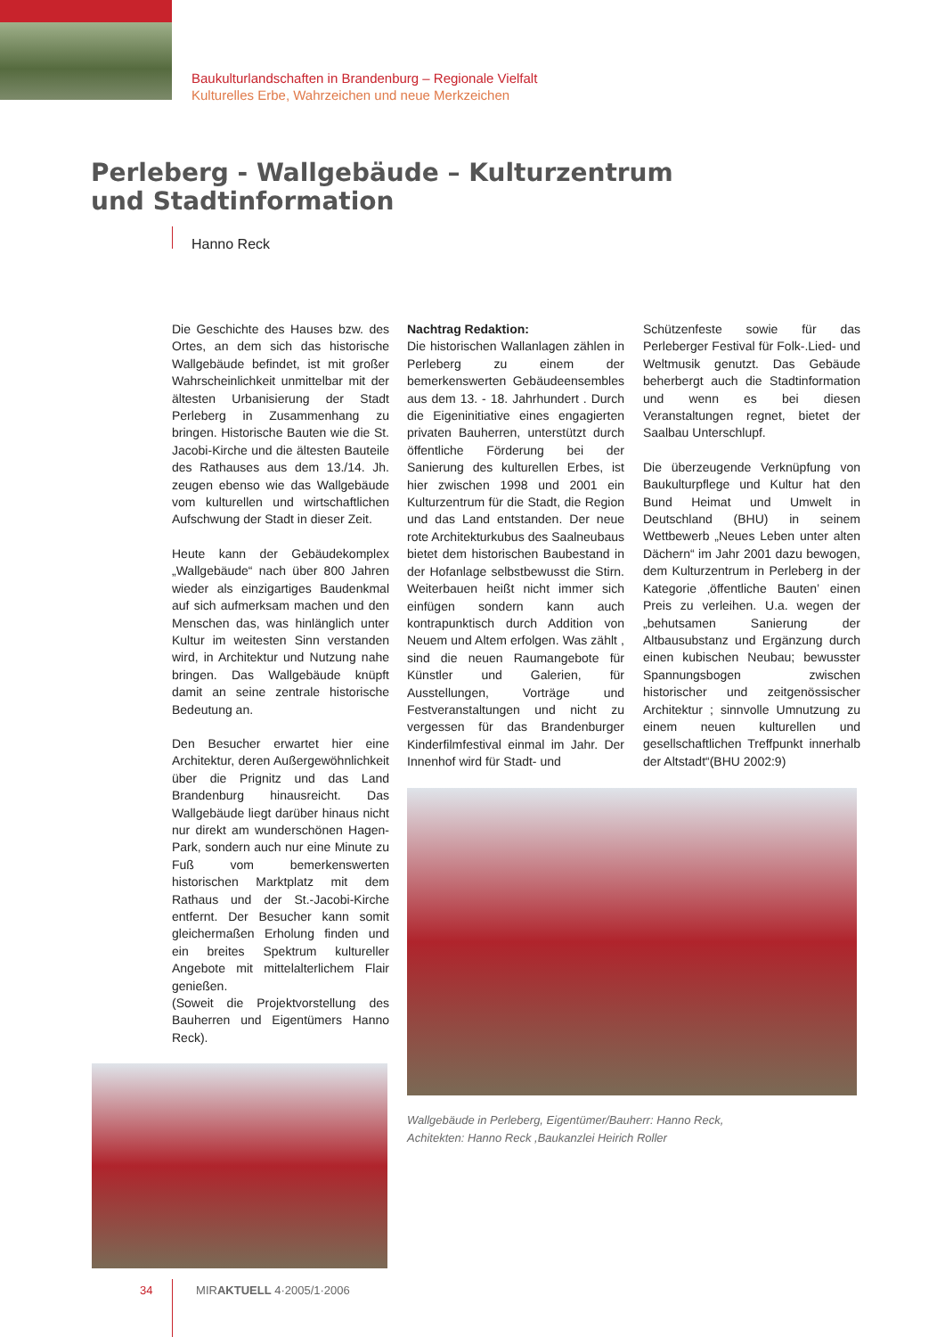Baukulturlandschaften in Brandenburg – Regionale Vielfalt
Kulturelles Erbe, Wahrzeichen und neue Merkzeichen
Perleberg - Wallgebäude – Kulturzentrum und Stadtinformation
Hanno Reck
Die Geschichte des Hauses bzw. des Ortes, an dem sich das historische Wallgebäude befindet, ist mit großer Wahrscheinlichkeit unmittelbar mit der ältesten Urbanisierung der Stadt Perleberg in Zusammenhang zu bringen. Historische Bauten wie die St. Jacobi-Kirche und die ältesten Bauteile des Rathauses aus dem 13./14. Jh. zeugen ebenso wie das Wallgebäude vom kulturellen und wirtschaftlichen Aufschwung der Stadt in dieser Zeit.
Heute kann der Gebäudekomplex „Wallgebäude“ nach über 800 Jahren wieder als einzigartiges Baudenkmal auf sich aufmerksam machen und den Menschen das, was hinlänglich unter Kultur im weitesten Sinn verstanden wird, in Architektur und Nutzung nahe bringen. Das Wallgebäude knüpft damit an seine zentrale historische Bedeutung an.
Den Besucher erwartet hier eine Architektur, deren Außergewöhnlichkeit über die Prignitz und das Land Brandenburg hinausreicht. Das Wallgebäude liegt darüber hinaus nicht nur direkt am wunderschönen Hagen-Park, sondern auch nur eine Minute zu Fuß vom bemerkenswerten historischen Marktplatz mit dem Rathaus und der St.-Jacobi-Kirche entfernt. Der Besucher kann somit gleichermaßen Erholung finden und ein breites Spektrum kultureller Angebote mit mittelalterlichem Flair genießen.
(Soweit die Projektvorstellung des Bauherren und Eigentümers Hanno Reck).
Nachtrag Redaktion:
Die historischen Wallanlagen zählen in Perleberg zu einem der bemerkenswerten Gebäudeensembles aus dem 13. - 18. Jahrhundert . Durch die Eigeninitiative eines engagierten privaten Bauherren, unterstützt durch öffentliche Förderung bei der Sanierung des kulturellen Erbes, ist hier zwischen 1998 und 2001 ein Kulturzentrum für die Stadt, die Region und das Land entstanden. Der neue rote Architekturkubus des Saalneubaus bietet dem historischen Baubestand in der Hofanlage selbstbewusst die Stirn. Weiterbauen heißt nicht immer sich einfügen sondern kann auch kontrapunktisch durch Addition von Neuem und Altem erfolgen. Was zählt , sind die neuen Raumangebote für Künstler und Galerien, für Ausstellungen, Vorträge und Festveranstaltungen und nicht zu vergessen für das Brandenburger Kinderfilmfestival einmal im Jahr. Der Innenhof wird für Stadt- und
Schützenfeste sowie für das Perleberger Festival für Folk-.Lied- und Weltmusik genutzt. Das Gebäude beherbergt auch die Stadtinformation und wenn es bei diesen Veranstaltungen regnet, bietet der Saalbau Unterschlupf.
Die überzeugende Verknüpfung von Baukulturpflege und Kultur hat den Bund Heimat und Umwelt in Deutschland (BHU) in seinem Wettbewerb „Neues Leben unter alten Dächern“ im Jahr 2001 dazu bewogen, dem Kulturzentrum in Perleberg in der Kategorie ‚öffentliche Bauten’ einen Preis zu verleihen. U.a. wegen der „behutsamen Sanierung der Altbausubstanz und Ergänzung durch einen kubischen Neubau; bewusster Spannungsbogen zwischen historischer und zeitgenössischer Architektur ; sinnvolle Umnutzung zu einem neuen kulturellen und gesellschaftlichen Treffpunkt innerhalb der Altstadt“(BHU 2002:9)
Wallgebäude in Perleberg, Eigentümer/Bauherr: Hanno Reck,
Achitekten: Hanno Reck ,Baukanzlei Heirich Roller
34 MIRAKTUELL 4·2005/1·2006